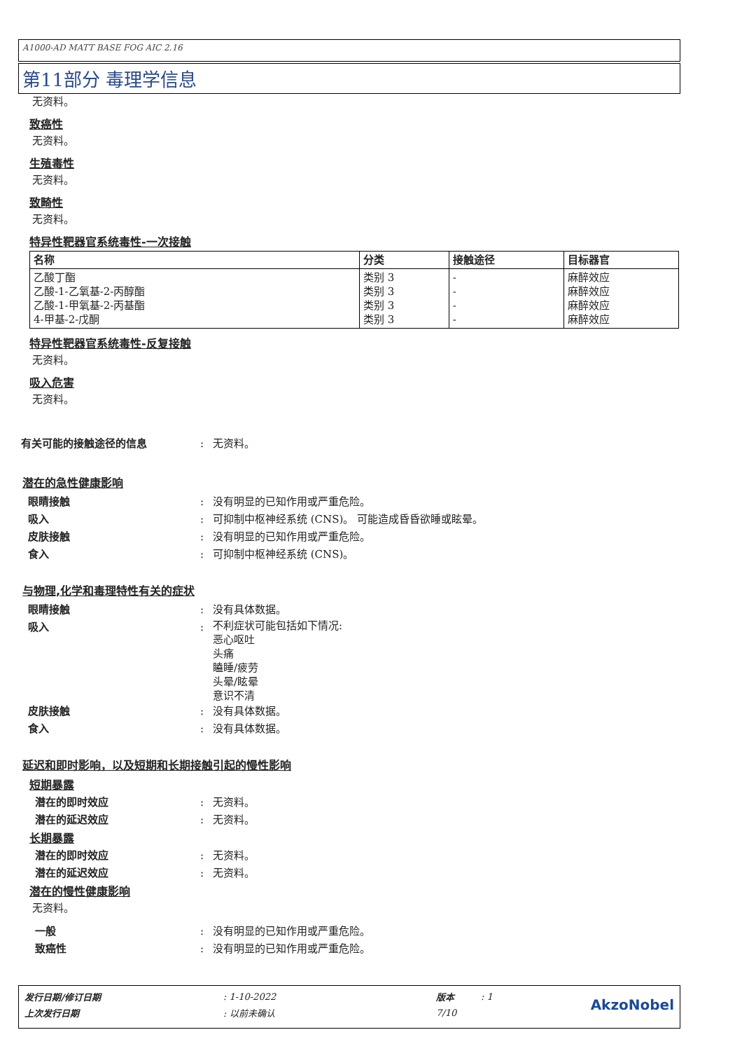A1000-AD MATT BASE FOG AIC 2.16
第11部分 毒理学信息
无资料。
致癌性
无资料。
生殖毒性
无资料。
致畸性
无资料。
特异性靶器官系统毒性-一次接触
| 名称 | 分类 | 接触途径 | 目标器官 |
| --- | --- | --- | --- |
| 乙酸丁酯 乙酸-1-乙氧基-2-丙醇酯 乙酸-1-甲氧基-2-丙基酯 4-甲基-2-戊酮 | 类别 3 类别 3 类别 3 类别 3 | - - - - | 麻醉效应 麻醉效应 麻醉效应 麻醉效应 |
特异性靶器官系统毒性-反复接触
无资料。
吸入危害
无资料。
有关可能的接触途径的信息: 无资料。
潜在的急性健康影响
眼睛接触: 没有明显的已知作用或严重危险。
吸入: 可抑制中枢神经系统 (CNS)。 可能造成昏昏欲睡或眩晕。
皮肤接触: 没有明显的已知作用或严重危险。
食入: 可抑制中枢神经系统 (CNS)。
与物理,化学和毒理特性有关的症状
眼睛接触: 没有具体数据。
吸入: 不利症状可能包括如下情况:
恶心呕吐
头痛
瞌睡/疲劳
头晕/眩晕
意识不清
皮肤接触: 没有具体数据。
食入: 没有具体数据。
延迟和即时影响，以及短期和长期接触引起的慢性影响
短期暴露
潜在的即时效应: 无资料。
潜在的延迟效应: 无资料。
长期暴露
潜在的即时效应: 无资料。
潜在的延迟效应: 无资料。
潜在的慢性健康影响
无资料。
一般: 没有明显的已知作用或严重危险。
致癌性: 没有明显的已知作用或严重危险。
| 发行日期/修订日期 | : 1-10-2022 | 版本 | : 1 | AkzoNobel |
| 上次发行日期 | : 以前未确认 | 7/10 | | |